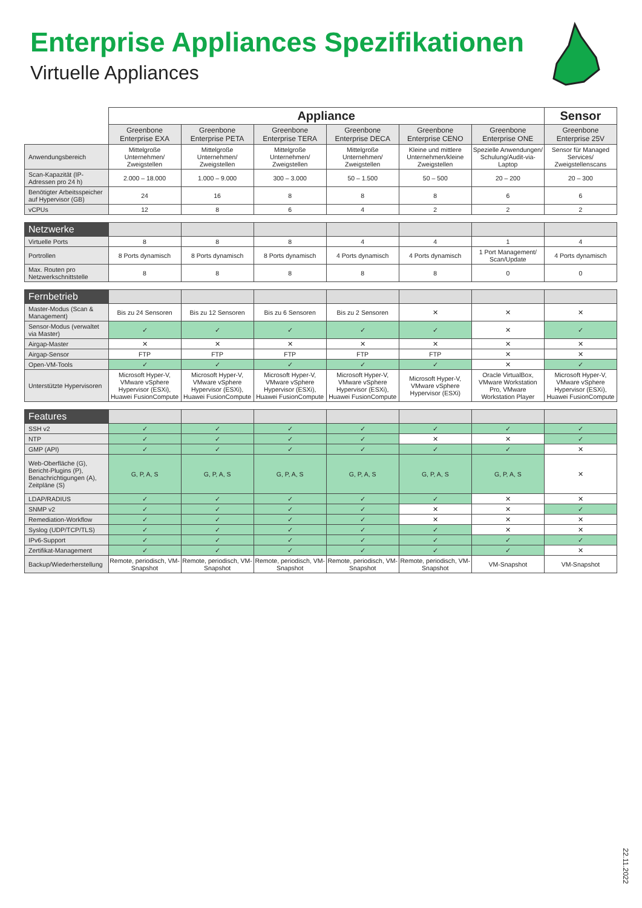Enterprise Appliances Spezifikationen
Virtuelle Appliances
| | Appliance | | | | | | Sensor |
| | Greenbone Enterprise EXA | Greenbone Enterprise PETA | Greenbone Enterprise TERA | Greenbone Enterprise DECA | Greenbone Enterprise CENO | Greenbone Enterprise ONE | Greenbone Enterprise 25V |
| Anwendungsbereich | Mittelgroße Unternehmen/ Zweigstellen | Mittelgroße Unternehmen/ Zweigstellen | Mittelgroße Unternehmen/ Zweigstellen | Mittelgroße Unternehmen/ Zweigstellen | Kleine und mittlere Unternehmen/kleine Zweigstellen | Spezielle Anwendungen/ Schulung/Audit-via-Laptop | Sensor für Managed Services/ Zweigstellenscans |
| Scan-Kapazität (IP-Adressen pro 24 h) | 2.000 – 18.000 | 1.000 – 9.000 | 300 – 3.000 | 50 – 1.500 | 50 – 500 | 20 – 200 | 20 – 300 |
| Benötigter Arbeitsspeicher auf Hypervisor (GB) | 24 | 16 | 8 | 8 | 8 | 6 | 6 |
| vCPUs | 12 | 8 | 6 | 4 | 2 | 2 | 2 |
| Netzwerke | | | | | | | |
| Virtuelle Ports | 8 | 8 | 8 | 4 | 4 | 1 | 4 |
| Portrollen | 8 Ports dynamisch | 8 Ports dynamisch | 8 Ports dynamisch | 4 Ports dynamisch | 4 Ports dynamisch | 1 Port Management/ Scan/Update | 4 Ports dynamisch |
| Max. Routen pro Netzwerkschnittstelle | 8 | 8 | 8 | 8 | 8 | 0 | 0 |
| Fernbetrieb | | | | | | | |
| Master-Modus (Scan & Management) | Bis zu 24 Sensoren | Bis zu 12 Sensoren | Bis zu 6 Sensoren | Bis zu 2 Sensoren | ✕ | ✕ | ✕ |
| Sensor-Modus (verwaltet via Master) | ✓ | ✓ | ✓ | ✓ | ✓ | ✕ | ✓ |
| Airgap-Master | ✕ | ✕ | ✕ | ✕ | ✕ | ✕ | ✕ |
| Airgap-Sensor | FTP | FTP | FTP | FTP | FTP | ✕ | ✕ |
| Open-VM-Tools | ✓ | ✓ | ✓ | ✓ | ✓ | ✕ | ✓ |
| Unterstützte Hypervisoren | Microsoft Hyper-V, VMware vSphere Hypervisor (ESXi), Huawei FusionCompute | Microsoft Hyper-V, VMware vSphere Hypervisor (ESXi), Huawei FusionCompute | Microsoft Hyper-V, VMware vSphere Hypervisor (ESXi), Huawei FusionCompute | Microsoft Hyper-V, VMware vSphere Hypervisor (ESXi), Huawei FusionCompute | Microsoft Hyper-V, VMware vSphere Hypervisor (ESXi) | Oracle VirtualBox, VMware Workstation Pro, VMware Workstation Player | Microsoft Hyper-V, VMware vSphere Hypervisor (ESXi), Huawei FusionCompute |
| Features | | | | | | | |
| SSH v2 | ✓ | ✓ | ✓ | ✓ | ✓ | ✓ | ✓ |
| NTP | ✓ | ✓ | ✓ | ✓ | ✕ | ✕ | ✓ |
| GMP (API) | ✓ | ✓ | ✓ | ✓ | ✓ | ✓ | ✕ |
| Web-Oberfläche (G), Bericht-Plugins (P), Benachrichtigungen (A), Zeitpläne (S) | G, P, A, S | G, P, A, S | G, P, A, S | G, P, A, S | G, P, A, S | G, P, A, S | ✕ |
| LDAP/RADIUS | ✓ | ✓ | ✓ | ✓ | ✓ | ✕ | ✕ |
| SNMP v2 | ✓ | ✓ | ✓ | ✓ | ✕ | ✕ | ✓ |
| Remediation-Workflow | ✓ | ✓ | ✓ | ✓ | ✕ | ✕ | ✕ |
| Syslog (UDP/TCP/TLS) | ✓ | ✓ | ✓ | ✓ | ✓ | ✕ | ✕ |
| IPv6-Support | ✓ | ✓ | ✓ | ✓ | ✓ | ✓ | ✓ |
| Zertifikat-Management | ✓ | ✓ | ✓ | ✓ | ✓ | ✓ | ✕ |
| Backup/Wiederherstellung | Remote, periodisch, VM-Snapshot | Remote, periodisch, VM-Snapshot | Remote, periodisch, VM-Snapshot | Remote, periodisch, VM-Snapshot | Remote, periodisch, VM-Snapshot | VM-Snapshot | VM-Snapshot |
22.11.2022